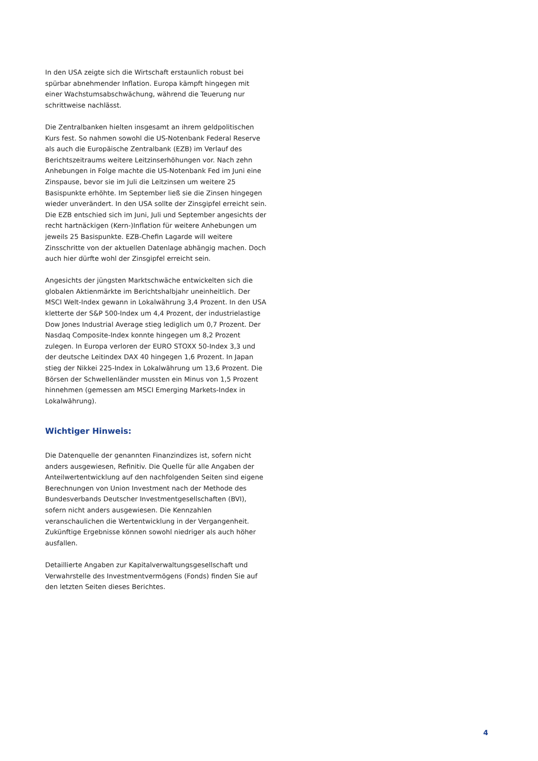In den USA zeigte sich die Wirtschaft erstaunlich robust bei spürbar abnehmender Inflation. Europa kämpft hingegen mit einer Wachstumsabschwächung, während die Teuerung nur schrittweise nachlässt.
Die Zentralbanken hielten insgesamt an ihrem geldpolitischen Kurs fest. So nahmen sowohl die US-Notenbank Federal Reserve als auch die Europäische Zentralbank (EZB) im Verlauf des Berichtszeitraums weitere Leitzinserhöhungen vor. Nach zehn Anhebungen in Folge machte die US-Notenbank Fed im Juni eine Zinspause, bevor sie im Juli die Leitzinsen um weitere 25 Basispunkte erhöhte. Im September ließ sie die Zinsen hingegen wieder unverändert. In den USA sollte der Zinsgipfel erreicht sein. Die EZB entschied sich im Juni, Juli und September angesichts der recht hartnäckigen (Kern-)Inflation für weitere Anhebungen um jeweils 25 Basispunkte. EZB-Chefin Lagarde will weitere Zinsschritte von der aktuellen Datenlage abhängig machen. Doch auch hier dürfte wohl der Zinsgipfel erreicht sein.
Angesichts der jüngsten Marktschwäche entwickelten sich die globalen Aktienmärkte im Berichtshalbjahr uneinheitlich. Der MSCI Welt-Index gewann in Lokalwährung 3,4 Prozent. In den USA kletterte der S&P 500-Index um 4,4 Prozent, der industrielastige Dow Jones Industrial Average stieg lediglich um 0,7 Prozent. Der Nasdaq Composite-Index konnte hingegen um 8,2 Prozent zulegen. In Europa verloren der EURO STOXX 50-Index 3,3 und der deutsche Leitindex DAX 40 hingegen 1,6 Prozent. In Japan stieg der Nikkei 225-Index in Lokalwährung um 13,6 Prozent. Die Börsen der Schwellenländer mussten ein Minus von 1,5 Prozent hinnehmen (gemessen am MSCI Emerging Markets-Index in Lokalwährung).
Wichtiger Hinweis:
Die Datenquelle der genannten Finanzindizes ist, sofern nicht anders ausgewiesen, Refinitiv. Die Quelle für alle Angaben der Anteilwertentwicklung auf den nachfolgenden Seiten sind eigene Berechnungen von Union Investment nach der Methode des Bundesverbands Deutscher Investmentgesellschaften (BVI), sofern nicht anders ausgewiesen. Die Kennzahlen veranschaulichen die Wertentwicklung in der Vergangenheit. Zukünftige Ergebnisse können sowohl niedriger als auch höher ausfallen.
Detaillierte Angaben zur Kapitalverwaltungsgesellschaft und Verwahrstelle des Investmentvermögens (Fonds) finden Sie auf den letzten Seiten dieses Berichtes.
4